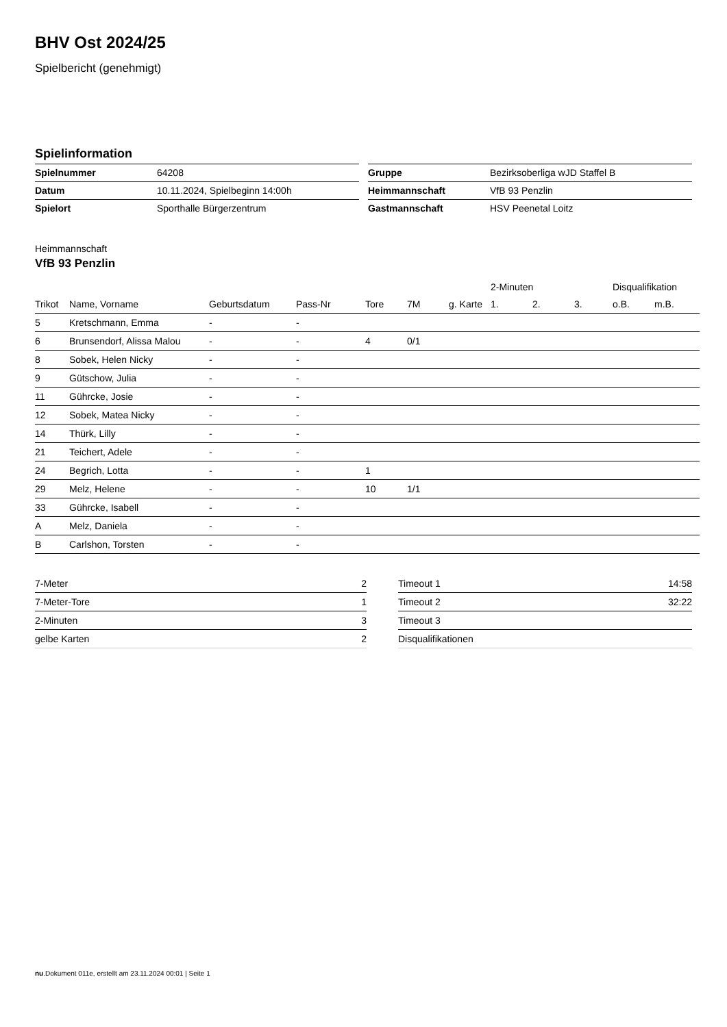BHV Ost 2024/25
Spielbericht (genehmigt)
Spielinformation
| Spielnummer | 64208 |
| Datum | 10.11.2024, Spielbeginn 14:00h |
| Spielort | Sporthalle Bürgerzentrum |
| Gruppe | Bezirksoberliga wJD Staffel B |
| Heimmannschaft | VfB 93 Penzlin |
| Gastmannschaft | HSV Peenetal Loitz |
Heimmannschaft
VfB 93 Penzlin
| | | | | | | | 2-Minuten | | | Disqualifikation | |
| --- | --- | --- | --- | --- | --- | --- | --- | --- | --- | --- | --- |
| Trikot | Name, Vorname | Geburtsdatum | Pass-Nr | Tore | 7M | g. Karte | 1. | 2. | 3. | o.B. | m.B. |
| 5 | Kretschmann, Emma | - | - | | | | | | | | |
| 6 | Brunsendorf, Alissa Malou | - | - | 4 | 0/1 | | | | | | |
| 8 | Sobek, Helen Nicky | - | - | | | | | | | | |
| 9 | Gütschow, Julia | - | - | | | | | | | | |
| 11 | Gührcke, Josie | - | - | | | | | | | | |
| 12 | Sobek, Matea Nicky | - | - | | | | | | | | |
| 14 | Thürk, Lilly | - | - | | | | | | | | |
| 21 | Teichert, Adele | - | - | | | | | | | | |
| 24 | Begrich, Lotta | - | - | 1 | | | | | | | |
| 29 | Melz, Helene | - | - | 10 | 1/1 | | | | | | |
| 33 | Gührcke, Isabell | - | - | | | | | | | | |
| A | Melz, Daniela | - | - | | | | | | | | |
| B | Carlshon, Torsten | - | - | | | | | | | | |
| 7-Meter | 2 |
| 7-Meter-Tore | 1 |
| 2-Minuten | 3 |
| gelbe Karten | 2 |
| Timeout 1 | 14:58 |
| Timeout 2 | 32:22 |
| Timeout 3 | |
| Disqualifikationen | |
nu.Dokument 011e, erstellt am 23.11.2024 00:01 | Seite 1